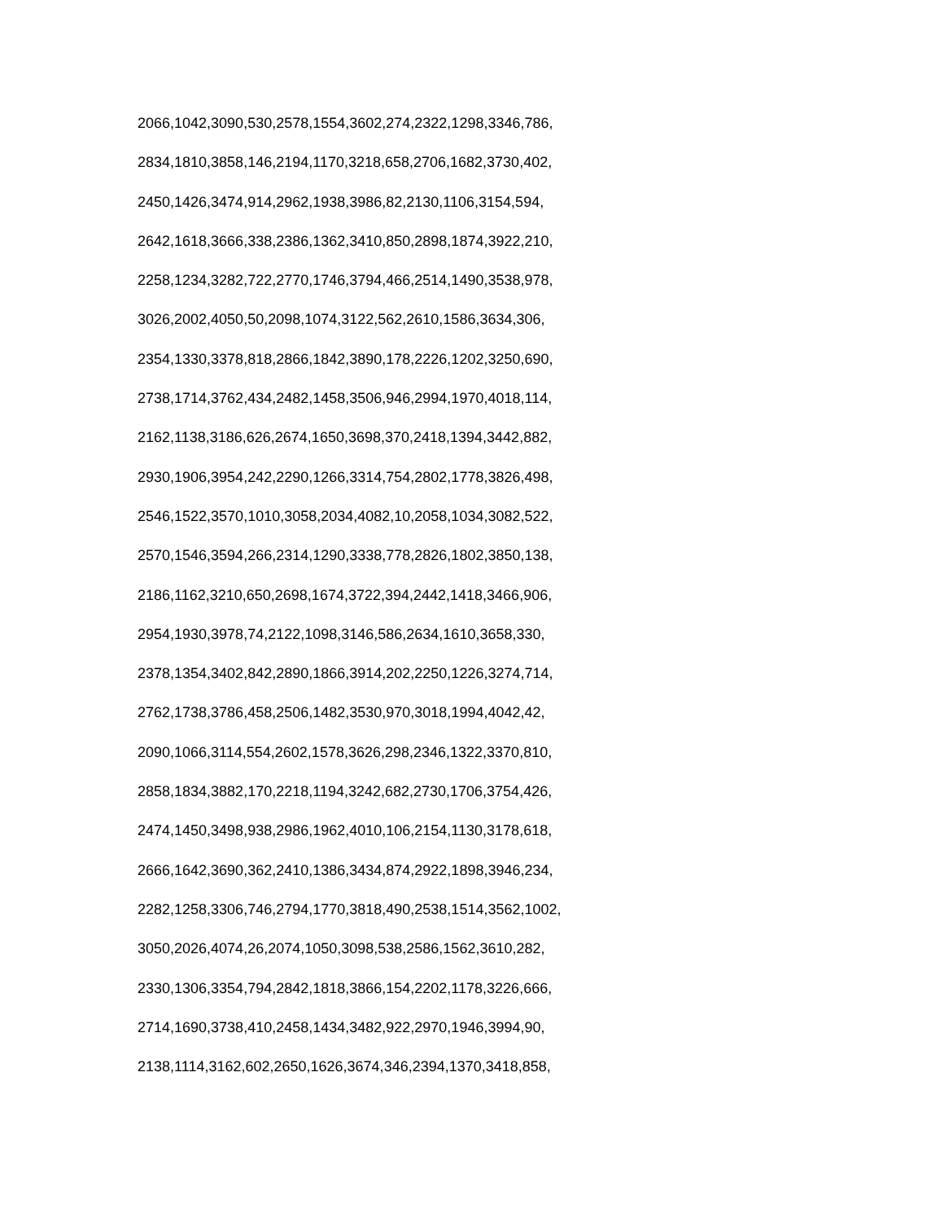2066,1042,3090,530,2578,1554,3602,274,2322,1298,3346,786,
2834,1810,3858,146,2194,1170,3218,658,2706,1682,3730,402,
2450,1426,3474,914,2962,1938,3986,82,2130,1106,3154,594,
2642,1618,3666,338,2386,1362,3410,850,2898,1874,3922,210,
2258,1234,3282,722,2770,1746,3794,466,2514,1490,3538,978,
3026,2002,4050,50,2098,1074,3122,562,2610,1586,3634,306,
2354,1330,3378,818,2866,1842,3890,178,2226,1202,3250,690,
2738,1714,3762,434,2482,1458,3506,946,2994,1970,4018,114,
2162,1138,3186,626,2674,1650,3698,370,2418,1394,3442,882,
2930,1906,3954,242,2290,1266,3314,754,2802,1778,3826,498,
2546,1522,3570,1010,3058,2034,4082,10,2058,1034,3082,522,
2570,1546,3594,266,2314,1290,3338,778,2826,1802,3850,138,
2186,1162,3210,650,2698,1674,3722,394,2442,1418,3466,906,
2954,1930,3978,74,2122,1098,3146,586,2634,1610,3658,330,
2378,1354,3402,842,2890,1866,3914,202,2250,1226,3274,714,
2762,1738,3786,458,2506,1482,3530,970,3018,1994,4042,42,
2090,1066,3114,554,2602,1578,3626,298,2346,1322,3370,810,
2858,1834,3882,170,2218,1194,3242,682,2730,1706,3754,426,
2474,1450,3498,938,2986,1962,4010,106,2154,1130,3178,618,
2666,1642,3690,362,2410,1386,3434,874,2922,1898,3946,234,
2282,1258,3306,746,2794,1770,3818,490,2538,1514,3562,1002,
3050,2026,4074,26,2074,1050,3098,538,2586,1562,3610,282,
2330,1306,3354,794,2842,1818,3866,154,2202,1178,3226,666,
2714,1690,3738,410,2458,1434,3482,922,2970,1946,3994,90,
2138,1114,3162,602,2650,1626,3674,346,2394,1370,3418,858,